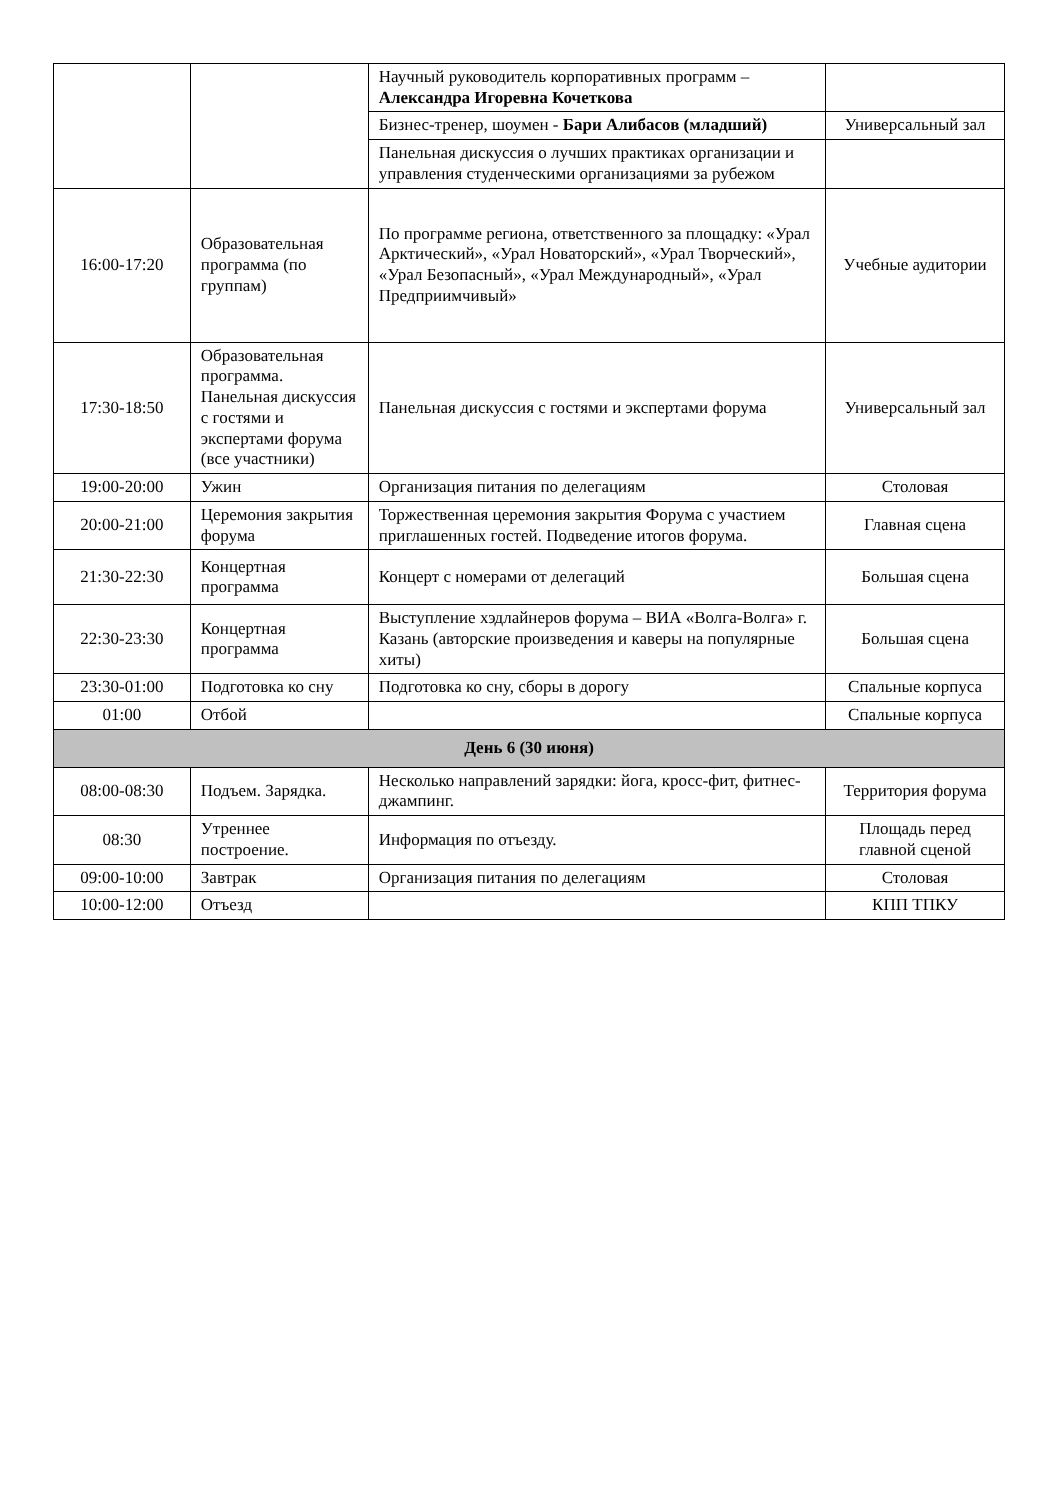| | | Научный руководитель корпоративных программ – Александра Игоревна Кочеткова | |
| | | Бизнес-тренер, шоумен - Бари Алибасов (младший) | Универсальный зал |
| | | Панельная дискуссия о лучших практиках организации и управления студенческими организациями за рубежом | |
| 16:00-17:20 | Образовательная программа (по группам) | По программе региона, ответственного за площадку: «Урал Арктический», «Урал Новаторский», «Урал Творческий», «Урал Безопасный», «Урал Международный», «Урал Предприимчивый» | Учебные аудитории |
| 17:30-18:50 | Образовательная программа. Панельная дискуссия с гостями и экспертами форума (все участники) | Панельная дискуссия с гостями и экспертами форума | Универсальный зал |
| 19:00-20:00 | Ужин | Организация питания по делегациям | Столовая |
| 20:00-21:00 | Церемония закрытия форума | Торжественная церемония закрытия Форума с участием приглашенных гостей. Подведение итогов форума. | Главная сцена |
| 21:30-22:30 | Концертная программа | Концерт с номерами от делегаций | Большая сцена |
| 22:30-23:30 | Концертная программа | Выступление хэдлайнеров форума – ВИА «Волга-Волга» г. Казань (авторские произведения и каверы на популярные хиты) | Большая сцена |
| 23:30-01:00 | Подготовка ко сну | Подготовка ко сну, сборы в дорогу | Спальные корпуса |
| 01:00 | Отбой | | Спальные корпуса |
| День 6 (30 июня) | | | |
| 08:00-08:30 | Подъем. Зарядка. | Несколько направлений зарядки: йога, кросс-фит, фитнес-джампинг. | Территория форума |
| 08:30 | Утреннее построение. | Информация по отъезду. | Площадь перед главной сценой |
| 09:00-10:00 | Завтрак | Организация питания по делегациям | Столовая |
| 10:00-12:00 | Отъезд | | КПП ТПКУ |